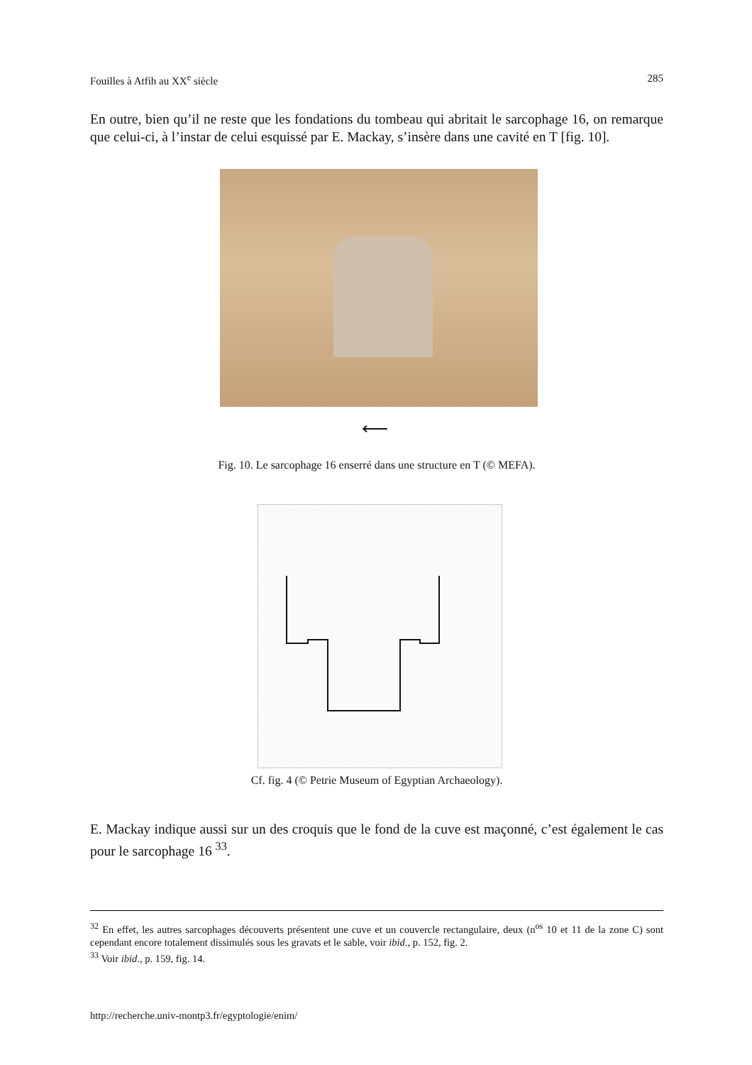Fouilles à Atfih au XX<sup>e</sup> siècle 285
En outre, bien qu’il ne reste que les fondations du tombeau qui abritait le sarcophage 16, on remarque que celui-ci, à l’instar de celui esquissé par E. Mackay, s’insère dans une cavité en T [fig. 10].
⟵
Fig. 10. Le sarcophage 16 enserré dans une structure en T (© MEFA).
Cf. fig. 4 (© Petrie Museum of Egyptian Archaeology).
E. Mackay indique aussi sur un des croquis que le fond de la cuve est maçonné, c’est également le cas pour le sarcophage 16 <sup>33</sup>.
<sup>32</sup> En effet, les autres sarcophages découverts présentent une cuve et un couvercle rectangulaire, deux (n<sup>os</sup> 10 et 11 de la zone C) sont cependant encore totalement dissimulés sous les gravats et le sable, voir ibid., p. 152, fig. 2.
<sup>33</sup> Voir ibid., p. 159, fig. 14.
http://recherche.univ-montp3.fr/egyptologie/enim/